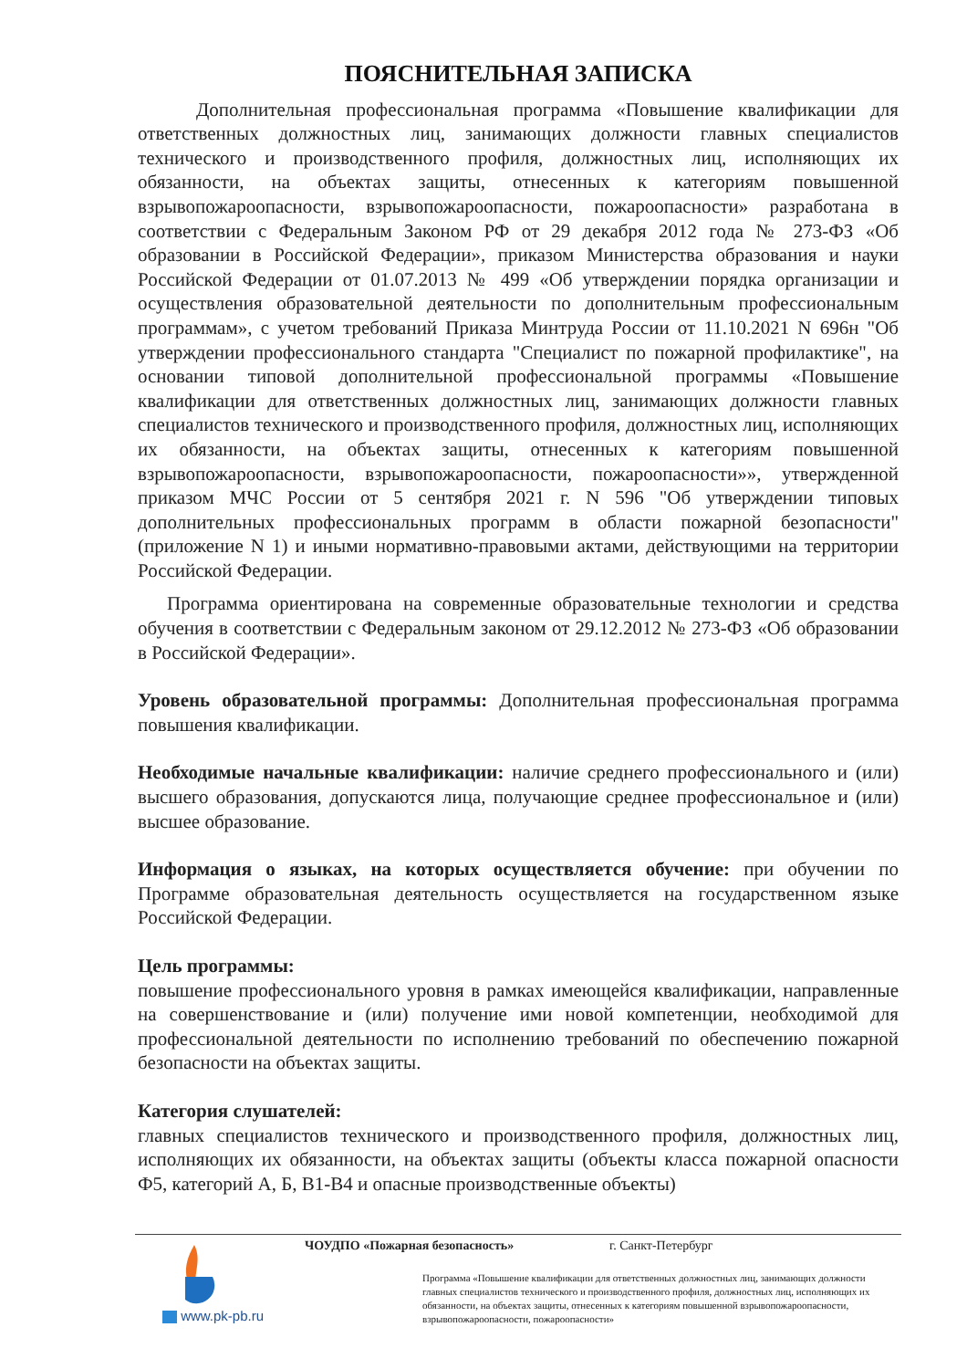ПОЯСНИТЕЛЬНАЯ ЗАПИСКА
Дополнительная профессиональная программа «Повышение квалификации для ответственных должностных лиц, занимающих должности главных специалистов технического и производственного профиля, должностных лиц, исполняющих их обязанности, на объектах защиты, отнесенных к категориям повышенной взрывопожароопасности, взрывопожароопасности, пожароопасности» разработана в соответствии с Федеральным Законом РФ от 29 декабря 2012 года № 273-ФЗ «Об образовании в Российской Федерации», приказом Министерства образования и науки Российской Федерации от 01.07.2013 № 499 «Об утверждении порядка организации и осуществления образовательной деятельности по дополнительным профессиональным программам», с учетом требований Приказа Минтруда России от 11.10.2021 N 696н "Об утверждении профессионального стандарта "Специалист по пожарной профилактике", на основании типовой дополнительной профессиональной программы «Повышение квалификации для ответственных должностных лиц, занимающих должности главных специалистов технического и производственного профиля, должностных лиц, исполняющих их обязанности, на объектах защиты, отнесенных к категориям повышенной взрывопожароопасности, взрывопожароопасности, пожароопасности»», утвержденной приказом МЧС России от 5 сентября 2021 г. N 596 "Об утверждении типовых дополнительных профессиональных программ в области пожарной безопасности" (приложение N 1) и иными нормативно-правовыми актами, действующими на территории Российской Федерации.
Программа ориентирована на современные образовательные технологии и средства обучения в соответствии с Федеральным законом от 29.12.2012 № 273-ФЗ «Об образовании в Российской Федерации».
Уровень образовательной программы: Дополнительная профессиональная программа повышения квалификации.
Необходимые начальные квалификации: наличие среднего профессионального и (или) высшего образования, допускаются лица, получающие среднее профессиональное и (или) высшее образование.
Информация о языках, на которых осуществляется обучение: при обучении по Программе образовательная деятельность осуществляется на государственном языке Российской Федерации.
Цель программы:
повышение профессионального уровня в рамках имеющейся квалификации, направленные на совершенствование и (или) получение ими новой компетенции, необходимой для профессиональной деятельности по исполнению требований по обеспечению пожарной безопасности на объектах защиты.
Категория слушателей:
главных специалистов технического и производственного профиля, должностных лиц, исполняющих их обязанности, на объектах защиты (объекты класса пожарной опасности Ф5, категорий А, Б, В1-В4 и опасные производственные объекты)
www.pk-pb.ru ЧОУДПО «Пожарная безопасность» г. Санкт-Петербург
Программа «Повышение квалификации для ответственных должностных лиц, занимающих должности главных специалистов технического и производственного профиля, должностных лиц, исполняющих их обязанности, на объектах защиты, отнесенных к категориям повышенной взрывопожароопасности, взрывопожароопасности, пожароопасности»